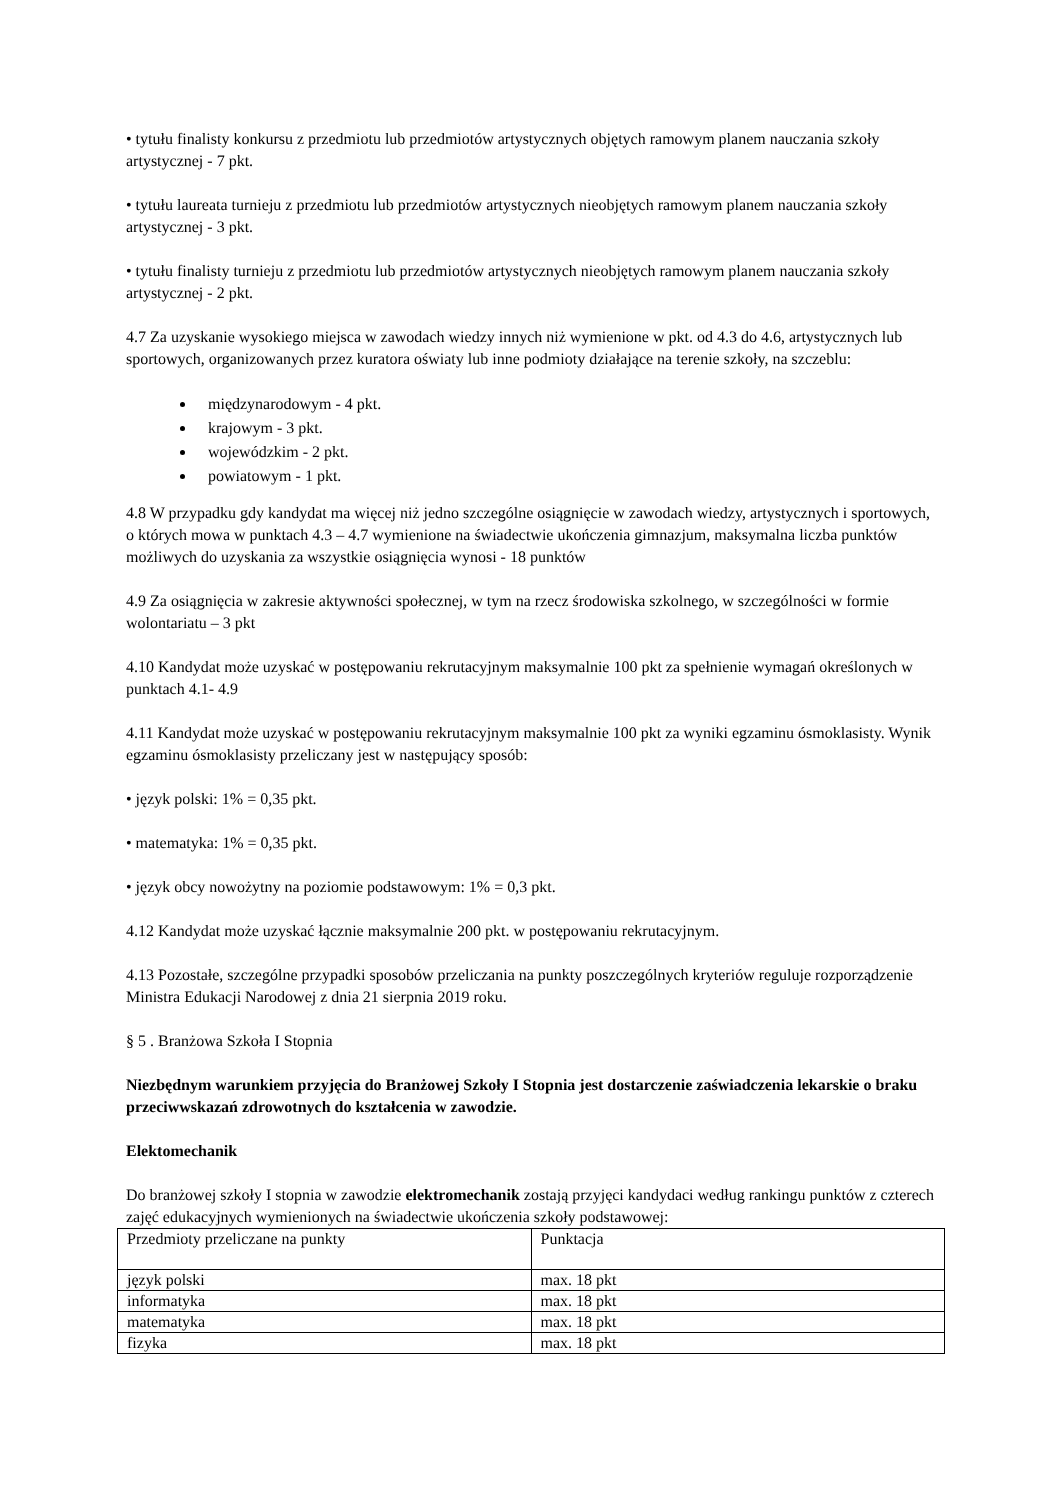• tytułu finalisty konkursu z przedmiotu lub przedmiotów artystycznych objętych ramowym planem nauczania szkoły artystycznej - 7 pkt.
• tytułu laureata turnieju z przedmiotu lub przedmiotów artystycznych nieobjętych ramowym planem nauczania szkoły artystycznej - 3 pkt.
• tytułu finalisty turnieju z przedmiotu lub przedmiotów artystycznych nieobjętych ramowym planem nauczania szkoły artystycznej - 2 pkt.
4.7 Za uzyskanie wysokiego miejsca w zawodach wiedzy innych niż wymienione w pkt. od 4.3 do 4.6, artystycznych lub sportowych, organizowanych przez kuratora oświaty lub inne podmioty działające na terenie szkoły, na szczeblu:
międzynarodowym - 4 pkt.
krajowym - 3 pkt.
wojewódzkim - 2 pkt.
powiatowym - 1 pkt.
4.8 W przypadku gdy kandydat ma więcej niż jedno szczególne osiągnięcie w zawodach wiedzy, artystycznych i sportowych, o których mowa w punktach 4.3 – 4.7 wymienione na świadectwie ukończenia gimnazjum, maksymalna liczba punktów możliwych do uzyskania za wszystkie osiągnięcia wynosi - 18 punktów
4.9 Za osiągnięcia w zakresie aktywności społecznej, w tym na rzecz środowiska szkolnego, w szczególności w formie wolontariatu – 3 pkt
4.10 Kandydat może uzyskać w postępowaniu rekrutacyjnym maksymalnie 100 pkt za spełnienie wymagań określonych w punktach 4.1- 4.9
4.11 Kandydat może uzyskać w postępowaniu rekrutacyjnym maksymalnie 100 pkt za wyniki egzaminu ósmoklasisty. Wynik egzaminu ósmoklasisty przeliczany jest w następujący sposób:
• język polski: 1% = 0,35 pkt.
• matematyka: 1% = 0,35 pkt.
• język obcy nowożytny na poziomie podstawowym: 1% = 0,3 pkt.
4.12 Kandydat może uzyskać łącznie maksymalnie 200 pkt. w postępowaniu rekrutacyjnym.
4.13 Pozostałe, szczególne przypadki sposobów przeliczania na punkty poszczególnych kryteriów reguluje rozporządzenie Ministra Edukacji Narodowej z dnia 21 sierpnia 2019 roku.
§ 5 . Branżowa Szkoła I Stopnia
Niezbędnym warunkiem przyjęcia do Branżowej Szkoły I Stopnia jest dostarczenie zaświadczenia lekarskie o braku przeciwwskazań zdrowotnych do kształcenia w zawodzie.
Elektomechanik
Do branżowej szkoły I stopnia w zawodzie elektromechanik zostają przyjęci kandydaci według rankingu punktów z czterech zajęć edukacyjnych wymienionych na świadectwie ukończenia szkoły podstawowej:
| Przedmioty przeliczane na punkty | Punktacja |
| język polski | max. 18 pkt |
| informatyka | max. 18 pkt |
| matematyka | max. 18 pkt |
| fizyka | max. 18 pkt |